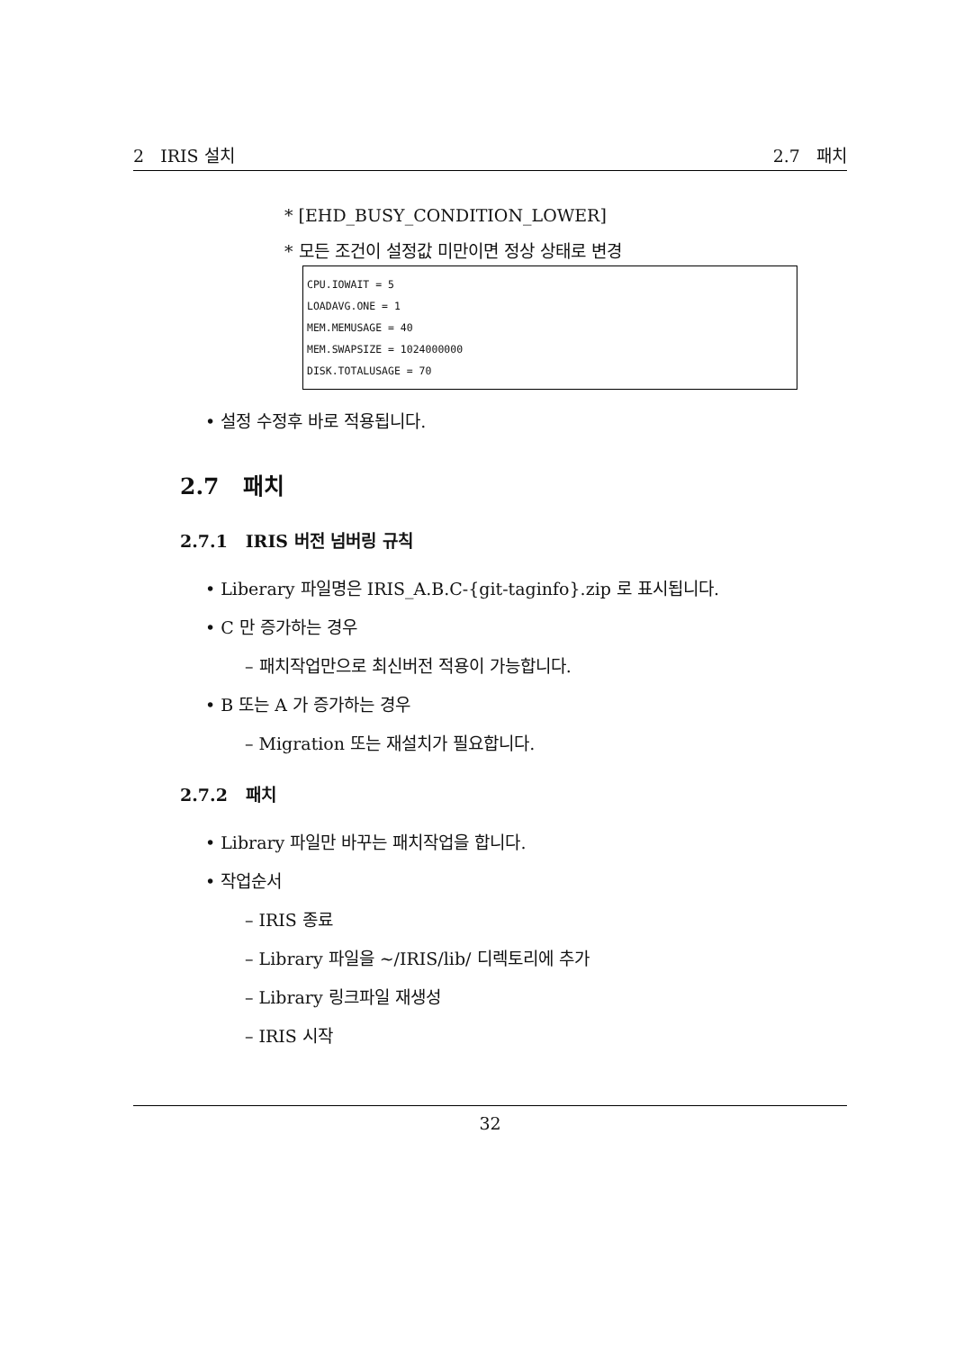2 IRIS 설치 2.7 패치
* [EHD_BUSY_CONDITION_LOWER]
* 모든 조건이 설정값 미만이면 정상 상태로 변경
CPU.IOWAIT = 5
LOADAVG.ONE = 1
MEM.MEMUSAGE = 40
MEM.SWAPSIZE = 1024000000
DISK.TOTALUSAGE = 70
• 설정 수정후 바로 적용됩니다.
2.7 패치
2.7.1 IRIS 버전 넘버링 규칙
• Liberary 파일명은 IRIS_A.B.C-{git-taginfo}.zip 로 표시됩니다.
• C 만 증가하는 경우
– 패치작업만으로 최신버전 적용이 가능합니다.
• B 또는 A 가 증가하는 경우
– Migration 또는 재설치가 필요합니다.
2.7.2 패치
• Library 파일만 바꾸는 패치작업을 합니다.
• 작업순서
– IRIS 종료
– Library 파일을 ~/IRIS/lib/ 디렉토리에 추가
– Library 링크파일 재생성
– IRIS 시작
32